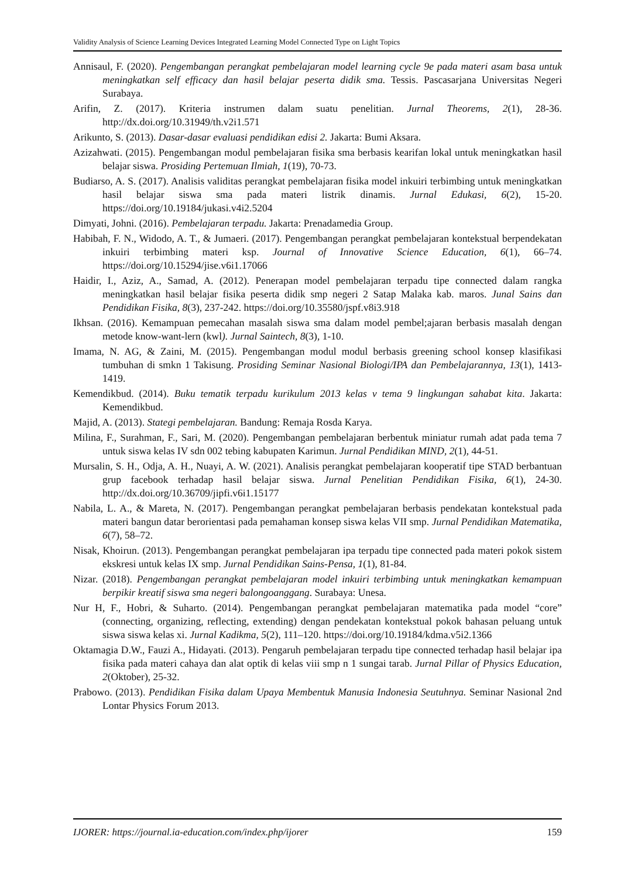Validity Analysis of Science Learning Devices Integrated Learning Model Connected Type on Light Topics
Annisaul, F. (2020). Pengembangan perangkat pembelajaran model learning cycle 9e pada materi asam basa untuk meningkatkan self efficacy dan hasil belajar peserta didik sma. Tessis. Pascasarjana Universitas Negeri Surabaya.
Arifin, Z. (2017). Kriteria instrumen dalam suatu penelitian. Jurnal Theorems, 2(1), 28-36. http://dx.doi.org/10.31949/th.v2i1.571
Arikunto, S. (2013). Dasar-dasar evaluasi pendidikan edisi 2. Jakarta: Bumi Aksara.
Azizahwati. (2015). Pengembangan modul pembelajaran fisika sma berbasis kearifan lokal untuk meningkatkan hasil belajar siswa. Prosiding Pertemuan Ilmiah, 1(19), 70-73.
Budiarso, A. S. (2017). Analisis validitas perangkat pembelajaran fisika model inkuiri terbimbing untuk meningkatkan hasil belajar siswa sma pada materi listrik dinamis. Jurnal Edukasi, 6(2), 15-20. https://doi.org/10.19184/jukasi.v4i2.5204
Dimyati, Johni. (2016). Pembelajaran terpadu. Jakarta: Prenadamedia Group.
Habibah, F. N., Widodo, A. T., & Jumaeri. (2017). Pengembangan perangkat pembelajaran kontekstual berpendekatan inkuiri terbimbing materi ksp. Journal of Innovative Science Education, 6(1), 66–74. https://doi.org/10.15294/jise.v6i1.17066
Haidir, I., Aziz, A., Samad, A. (2012). Penerapan model pembelajaran terpadu tipe connected dalam rangka meningkatkan hasil belajar fisika peserta didik smp negeri 2 Satap Malaka kab. maros. Junal Sains dan Pendidikan Fisika, 8(3), 237-242. https://doi.org/10.35580/jspf.v8i3.918
Ikhsan. (2016). Kemampuan pemecahan masalah siswa sma dalam model pembel;ajaran berbasis masalah dengan metode know-want-lern (kwl). Jurnal Saintech, 8(3), 1-10.
Imama, N. AG, & Zaini, M. (2015). Pengembangan modul modul berbasis greening school konsep klasifikasi tumbuhan di smkn 1 Takisung. Prosiding Seminar Nasional Biologi/IPA dan Pembelajarannya, 13(1), 1413-1419.
Kemendikbud. (2014). Buku tematik terpadu kurikulum 2013 kelas v tema 9 lingkungan sahabat kita. Jakarta: Kemendikbud.
Majid, A. (2013). Stategi pembelajaran. Bandung: Remaja Rosda Karya.
Milina, F., Surahman, F., Sari, M. (2020). Pengembangan pembelajaran berbentuk miniatur rumah adat pada tema 7 untuk siswa kelas IV sdn 002 tebing kabupaten Karimun. Jurnal Pendidikan MIND, 2(1), 44-51.
Mursalin, S. H., Odja, A. H., Nuayi, A. W. (2021). Analisis perangkat pembelajaran kooperatif tipe STAD berbantuan grup facebook terhadap hasil belajar siswa. Jurnal Penelitian Pendidikan Fisika, 6(1), 24-30. http://dx.doi.org/10.36709/jipfi.v6i1.15177
Nabila, L. A., & Mareta, N. (2017). Pengembangan perangkat pembelajaran berbasis pendekatan kontekstual pada materi bangun datar berorientasi pada pemahaman konsep siswa kelas VII smp. Jurnal Pendidikan Matematika, 6(7), 58–72.
Nisak, Khoirun. (2013). Pengembangan perangkat pembelajaran ipa terpadu tipe connected pada materi pokok sistem ekskresi untuk kelas IX smp. Jurnal Pendidikan Sains-Pensa, 1(1), 81-84.
Nizar. (2018). Pengembangan perangkat pembelajaran model inkuiri terbimbing untuk meningkatkan kemampuan berpikir kreatif siswa sma negeri balongoanggang. Surabaya: Unesa.
Nur H, F., Hobri, & Suharto. (2014). Pengembangan perangkat pembelajaran matematika pada model “core” (connecting, organizing, reflecting, extending) dengan pendekatan kontekstual pokok bahasan peluang untuk siswa siswa kelas xi. Jurnal Kadikma, 5(2), 111–120. https://doi.org/10.19184/kdma.v5i2.1366
Oktamagia D.W., Fauzi A., Hidayati. (2013). Pengaruh pembelajaran terpadu tipe connected terhadap hasil belajar ipa fisika pada materi cahaya dan alat optik di kelas viii smp n 1 sungai tarab. Jurnal Pillar of Physics Education, 2(Oktober), 25-32.
Prabowo. (2013). Pendidikan Fisika dalam Upaya Membentuk Manusia Indonesia Seutuhnya. Seminar Nasional 2nd Lontar Physics Forum 2013.
IJORER: https://journal.ia-education.com/index.php/ijorer 159